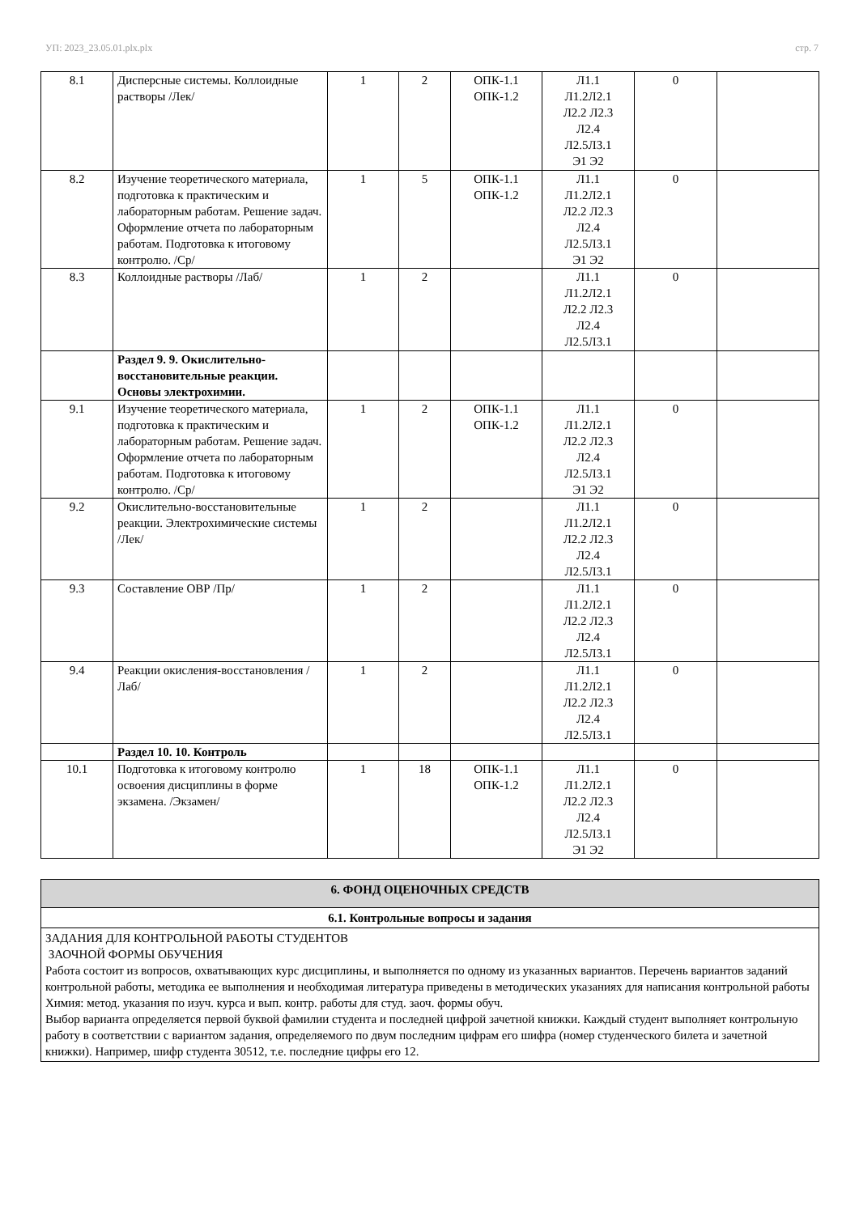УП: 2023_23.05.01.plx.plx стр. 7
| 8.1 | Дисперсные системы. Коллоидные растворы /Лек/ | 1 | 2 | ОПК-1.1 ОПК-1.2 | Л1.1 Л1.2Л2.1 Л2.2 Л2.3 Л2.4 Л2.5Л3.1 Э1 Э2 | 0 | |
| 8.2 | Изучение теоретического материала, подготовка к практическим и лабораторным работам. Решение задач. Оформление отчета по лабораторным работам. Подготовка к итоговому контролю. /Ср/ | 1 | 5 | ОПК-1.1 ОПК-1.2 | Л1.1 Л1.2Л2.1 Л2.2 Л2.3 Л2.4 Л2.5Л3.1 Э1 Э2 | 0 | |
| 8.3 | Коллоидные растворы /Лаб/ | 1 | 2 | | Л1.1 Л1.2Л2.1 Л2.2 Л2.3 Л2.4 Л2.5Л3.1 | 0 | |
| | Раздел 9. 9. Окислительно-восстановительные реакции. Основы электрохимии. | | | | | | |
| 9.1 | Изучение теоретического материала, подготовка к практическим и лабораторным работам. Решение задач. Оформление отчета по лабораторным работам. Подготовка к итоговому контролю. /Ср/ | 1 | 2 | ОПК-1.1 ОПК-1.2 | Л1.1 Л1.2Л2.1 Л2.2 Л2.3 Л2.4 Л2.5Л3.1 Э1 Э2 | 0 | |
| 9.2 | Окислительно-восстановительные реакции. Электрохимические системы /Лек/ | 1 | 2 | | Л1.1 Л1.2Л2.1 Л2.2 Л2.3 Л2.4 Л2.5Л3.1 | 0 | |
| 9.3 | Составление ОВР /Пр/ | 1 | 2 | | Л1.1 Л1.2Л2.1 Л2.2 Л2.3 Л2.4 Л2.5Л3.1 | 0 | |
| 9.4 | Реакции окисления-восстановления /Лаб/ | 1 | 2 | | Л1.1 Л1.2Л2.1 Л2.2 Л2.3 Л2.4 Л2.5Л3.1 | 0 | |
| | Раздел 10. 10. Контроль | | | | | | |
| 10.1 | Подготовка к итоговому контролю освоения дисциплины в форме экзамена. /Экзамен/ | 1 | 18 | ОПК-1.1 ОПК-1.2 | Л1.1 Л1.2Л2.1 Л2.2 Л2.3 Л2.4 Л2.5Л3.1 Э1 Э2 | 0 | |
| 6. ФОНД ОЦЕНОЧНЫХ СРЕДСТВ |
| 6.1. Контрольные вопросы и задания |
| ЗАДАНИЯ ДЛЯ КОНТРОЛЬНОЙ РАБОТЫ СТУДЕНТОВ ЗАОЧНОЙ ФОРМЫ ОБУЧЕНИЯ Работа состоит из вопросов, охватывающих курс дисциплины, и выполняется по одному из указанных вариантов. Перечень вариантов заданий контрольной работы, методика ее выполнения и необходимая литература приведены в методических указаниях для написания контрольной работы Химия: метод. указания по изуч. курса и вып. контр. работы для студ. заоч. формы обуч. Выбор варианта определяется первой буквой фамилии студента и последней цифрой зачетной книжки. Каждый студент выполняет контрольную работу в соответствии с вариантом задания, определяемого по двум последним цифрам его шифра (номер студенческого билета и зачетной книжки). Например, шифр студента 30512, т.е. последние цифры его 12. |